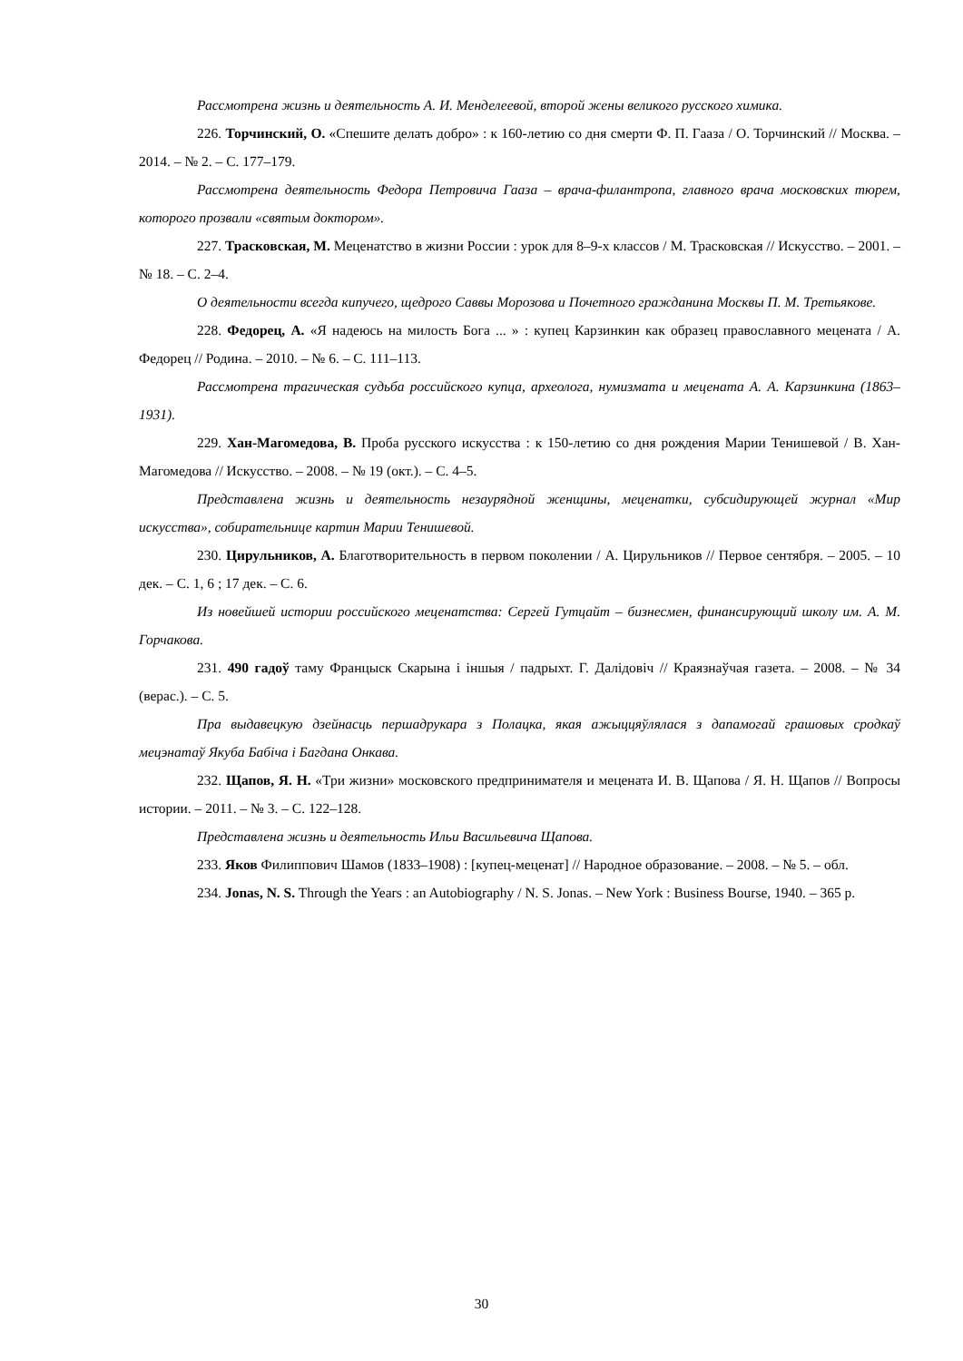Рассмотрена жизнь и деятельность А. И. Менделеевой, второй жены великого русского химика.
226. Торчинский, О. «Спешите делать добро» : к 160-летию со дня смерти Ф. П. Гааза / О. Торчинский // Москва. – 2014. – № 2. – С. 177–179.
Рассмотрена деятельность Федора Петровича Гааза – врача-филантропа, главного врача московских тюрем, которого прозвали «святым доктором».
227. Трасковская, М. Меценатство в жизни России : урок для 8–9-х классов / М. Трасковская // Искусство. – 2001. – № 18. – С. 2–4.
О деятельности всегда кипучего, щедрого Саввы Морозова и Почетного гражданина Москвы П. М. Третьякове.
228. Федорец, А. «Я надеюсь на милость Бога ... » : купец Карзинкин как образец православного мецената / А. Федорец // Родина. – 2010. – № 6. – С. 111–113.
Рассмотрена трагическая судьба российского купца, археолога, нумизмата и мецената А. А. Карзинкина (1863–1931).
229. Хан-Магомедова, В. Проба русского искусства : к 150-летию со дня рождения Марии Тенишевой / В. Хан-Магомедова // Искусство. – 2008. – № 19 (окт.). – С. 4–5.
Представлена жизнь и деятельность незаурядной женщины, меценатки, субсидирующей журнал «Мир искусства», собирательнице картин Марии Тенишевой.
230. Цирульников, А. Благотворительность в первом поколении / А. Цирульников // Первое сентября. – 2005. – 10 дек. – С. 1, 6 ; 17 дек. – С. 6.
Из новейшей истории российского меценатства: Сергей Гутцайт – бизнесмен, финансирующий школу им. А. М. Горчакова.
231. 490 гадоў таму Францыск Скарына і іншыя / падрыхт. Г. Далідовіч // Краязнаўчая газета. – 2008. – № 34 (верас.). – С. 5.
Пра выдавецкую дзейнасць першадрукара з Полацка, якая ажыццяўлялася з дапамогай грашовых сродкаў мецэнатаў Якуба Бабіча і Багдана Онкава.
232. Щапов, Я. Н. «Три жизни» московского предпринимателя и мецената И. В. Щапова / Я. Н. Щапов // Вопросы истории. – 2011. – № 3. – С. 122–128.
Представлена жизнь и деятельность Ильи Васильевича Щапова.
233. Яков Филиппович Шамов (1833–1908) : [купец-меценат] // Народное образование. – 2008. – № 5. – обл.
234. Jonas, N. S. Through the Years : an Autobiography / N. S. Jonas. – New York : Business Bourse, 1940. – 365 p.
30